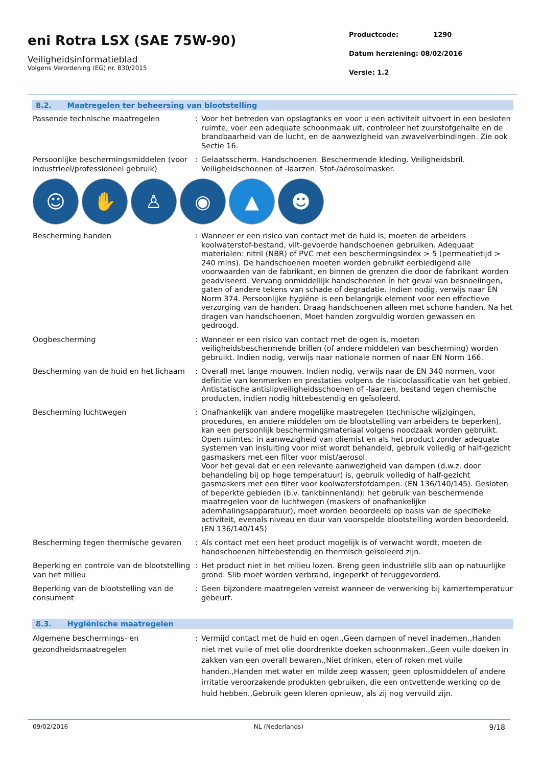eni Rotra LSX (SAE 75W-90)
Veiligheidsinformatieblad
Volgens Verordening (EG) nr. 830/2015
Productcode: 1290
Datum herziening: 08/02/2016
Versie: 1.2
8.2. Maatregelen ter beheersing van blootstelling
Passende technische maatregelen : Voor het betreden van opslagtanks en voor u een activiteit uitvoert in een besloten ruimte, voer een adequate schoonmaak uit, controleer het zuurstofgehalte en de brandbaarheid van de lucht, en de aanwezigheid van zwavelverbindingen. Zie ook Sectie 16.
Persoonlijke beschermingsmiddelen (voor industrieel/professioneel gebruik)
: Gelaatsscherm. Handschoenen. Beschermende kleding. Veiligheidsbril. Veiligheidschoenen of -laarzen. Stof-/aërosolmasker.
☺ ✋ ♙ ◉ ▲ ☻
Bescherming handen : Wanneer er een risico van contact met de huid is, moeten de arbeiders koolwaterstof-bestand, vilt-gevoerde handschoenen gebruiken. Adequaat materialen: nitril (NBR) of PVC met een beschermingsindex > 5 (permeatietijd > 240 mins). De handschoenen moeten worden gebruikt eerbiedigend alle voorwaarden van de fabrikant, en binnen de grenzen die door de fabrikant worden geadviseerd. Vervang onmiddellijk handschoenen in het geval van besnoeiingen, gaten of andere tekens van schade of degradatie. Indien nodig, verwijs naar EN Norm 374. Persoonlijke hygiëne is een belangrijk element voor een effectieve verzorging van de handen. Draag handschoenen alleen met schone handen. Na het dragen van handschoenen, Moet handen zorgvuldig worden gewassen en gedroogd.
Oogbescherming : Wanneer er een risico van contact met de ogen is, moeten veiligheidsbeschermende brillen (of andere middelen van bescherming) worden gebruikt. Indien nodig, verwijs naar nationale normen of naar EN Norm 166.
Bescherming van de huid en het lichaam
: Overall met lange mouwen. Indien nodig, verwijs naar de EN 340 normen, voor definitie van kenmerken en prestaties volgens de risicoclassificatie van het gebied. Antistatische antislipveiligheidsschoenen of -laarzen, bestand tegen chemische producten, indien nodig hittebestendig en geïsoleerd.
Bescherming luchtwegen : Onafhankelijk van andere mogelijke maatregelen (technische wijzigingen, procedures, en andere middelen om de blootstelling van arbeiders te beperken), kan een persoonlijk beschermingsmateriaal volgens noodzaak worden gebruikt. Open ruimtes: in aanwezigheid van oliemist en als het product zonder adequate systemen van insluiting voor mist wordt behandeld, gebruik volledig of half-gezicht gasmaskers met een filter voor mist/aerosol.
Voor het geval dat er een relevante aanwezigheid van dampen (d.w.z. door behandeling bij op hoge temperatuur) is, gebruik volledig of half-gezicht gasmaskers met een filter voor koolwaterstofdampen. (EN 136/140/145). Gesloten of beperkte gebieden (b.v. tankbinnenland): het gebruik van beschermende maatregelen voor de luchtwegen (maskers of onafhankelijke ademhalingsapparatuur), moet worden beoordeeld op basis van de specifieke activiteit, evenals niveau en duur van voorspelde blootstelling worden beoordeeld. (EN 136/140/145)
Bescherming tegen thermische gevaren : Als contact met een heet product mogelijk is of verwacht wordt, moeten de handschoenen hittebestendig en thermisch geïsoleerd zijn.
Beperking en controle van de blootstelling van het milieu
: Het product niet in het milieu lozen. Breng geen industriële slib aan op natuurlijke grond. Slib moet worden verbrand, ingeperkt of teruggevorderd.
Beperking van de blootstelling van de consument
: Geen bijzondere maatregelen vereist wanneer de verwerking bij kamertemperatuur gebeurt.
8.3. Hygiënische maatregelen
Algemene beschermings- en gezondheidsmaatregelen
: Vermijd contact met de huid en ogen.,Geen dampen of nevel inademen.,Handen niet met vuile of met olie doordrenkte doeken schoonmaken.,Geen vuile doeken in zakken van een overall bewaren.,Niet drinken, eten of roken met vuile handen.,Handen met water en milde zeep wassen; geen oplosmiddelen of andere irritatie veroorzakende produkten gebruiken, die een ontvettende werking op de huid hebben.,Gebruik geen kleren opnieuw, als zij nog vervuild zijn.
09/02/2016 NL (Nederlands) 9/18